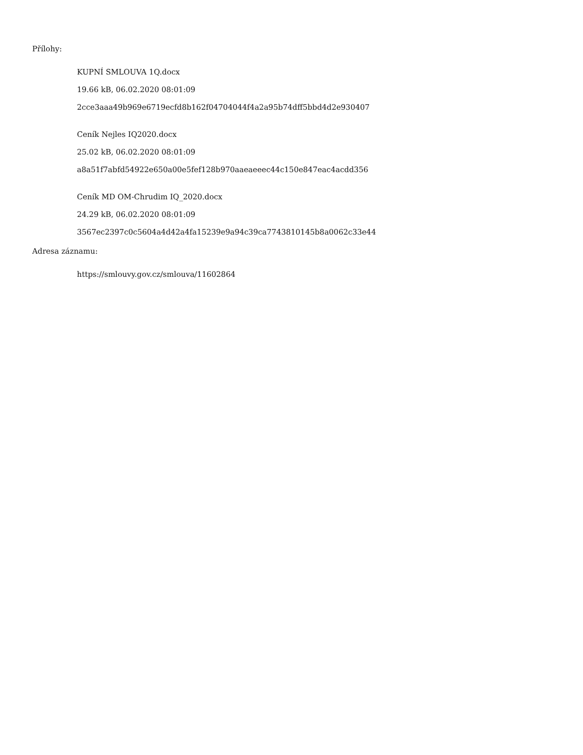Přílohy:
KUPNÍ SMLOUVA 1Q.docx
19.66 kB, 06.02.2020 08:01:09
2cce3aaa49b969e6719ecfd8b162f04704044f4a2a95b74dff5bbd4d2e930407
Ceník Nejles IQ2020.docx
25.02 kB, 06.02.2020 08:01:09
a8a51f7abfd54922e650a00e5fef128b970aaeaeeec44c150e847eac4acdd356
Ceník MD OM-Chrudim IQ_2020.docx
24.29 kB, 06.02.2020 08:01:09
3567ec2397c0c5604a4d42a4fa15239e9a94c39ca7743810145b8a0062c33e44
Adresa záznamu:
https://smlouvy.gov.cz/smlouva/11602864